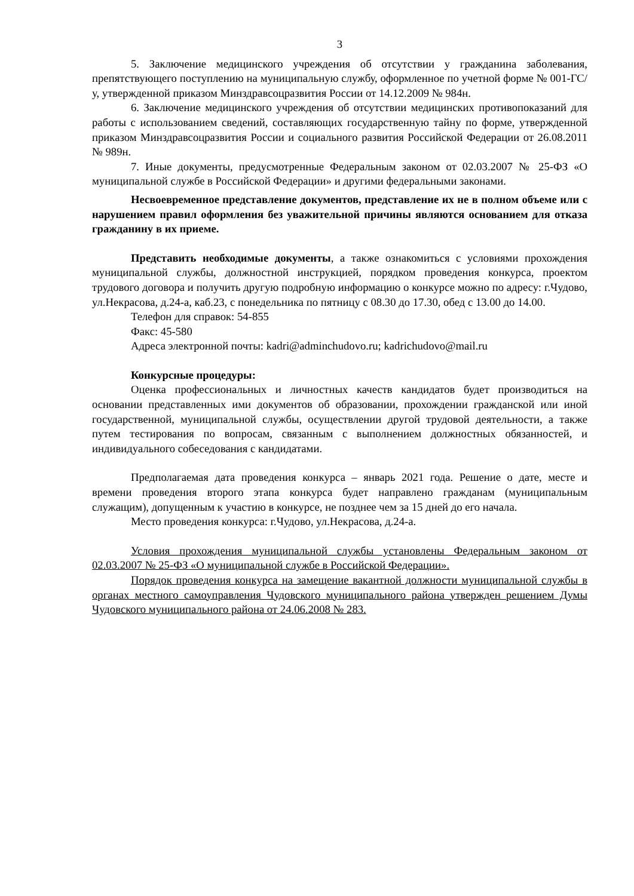3
5. Заключение медицинского учреждения об отсутствии у гражданина заболевания, препятствующего поступлению на муниципальную службу, оформленное по учетной форме № 001-ГС/у, утвержденной приказом Минздравсоцразвития России от 14.12.2009 № 984н.
6. Заключение медицинского учреждения об отсутствии медицинских противопоказаний для работы с использованием сведений, составляющих государственную тайну по форме, утвержденной приказом Минздравсоцразвития России и социального развития Российской Федерации от 26.08.2011 № 989н.
7. Иные документы, предусмотренные Федеральным законом от 02.03.2007 № 25-ФЗ «О муниципальной службе в Российской Федерации» и другими федеральными законами.
Несвоевременное представление документов, представление их не в полном объеме или с нарушением правил оформления без уважительной причины являются основанием для отказа гражданину в их приеме.
Представить необходимые документы, а также ознакомиться с условиями прохождения муниципальной службы, должностной инструкцией, порядком проведения конкурса, проектом трудового договора и получить другую подробную информацию о конкурсе можно по адресу: г.Чудово, ул.Некрасова, д.24-а, каб.23, с понедельника по пятницу с 08.30 до 17.30, обед с 13.00 до 14.00.
Телефон для справок: 54-855
Факс: 45-580
Адреса электронной почты: kadri@adminchudovo.ru; kadrichudovo@mail.ru
Конкурсные процедуры:
Оценка профессиональных и личностных качеств кандидатов будет производиться на основании представленных ими документов об образовании, прохождении гражданской или иной государственной, муниципальной службы, осуществлении другой трудовой деятельности, а также путем тестирования по вопросам, связанным с выполнением должностных обязанностей, и индивидуального собеседования с кандидатами.
Предполагаемая дата проведения конкурса – январь 2021 года. Решение о дате, месте и времени проведения второго этапа конкурса будет направлено гражданам (муниципальным служащим), допущенным к участию в конкурсе, не позднее чем за 15 дней до его начала.
Место проведения конкурса: г.Чудово, ул.Некрасова, д.24-а.
Условия прохождения муниципальной службы установлены Федеральным законом от 02.03.2007 № 25-ФЗ «О муниципальной службе в Российской Федерации».
Порядок проведения конкурса на замещение вакантной должности муниципальной службы в органах местного самоуправления Чудовского муниципального района утвержден решением Думы Чудовского муниципального района от 24.06.2008 № 283.